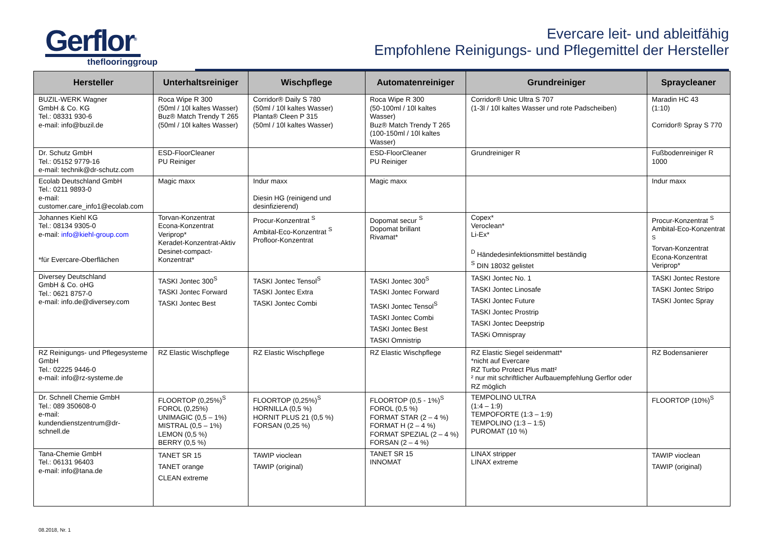Gerflor<sup>®</sup>
theflooringgroup
Evercare leit- und ableitfähig
Empfohlene Reinigungs- und Pflegemittel der Hersteller
| Hersteller | Unterhaltsreiniger | Wischpflege | Automatenreiniger | Grundreiniger | Spraycleaner |
| --- | --- | --- | --- | --- | --- |
| BUZIL-WERK Wagner GmbH & Co. KG Tel.: 08331 930-6 e-mail: info@buzil.de | Roca Wipe R 300 (50ml / 10l kaltes Wasser) Buz® Match Trendy T 265 (50ml / 10l kaltes Wasser) | Corridor® Daily S 780 (50ml / 10l kaltes Wasser) Planta® Cleen P 315 (50ml / 10l kaltes Wasser) | Roca Wipe R 300 (50-100ml / 10l kaltes Wasser) Buz® Match Trendy T 265 (100-150ml / 10l kaltes Wasser) | Corridor® Unic Ultra S 707 (1-3l / 10l kaltes Wasser und rote Padscheiben) | Maradin HC 43 (1:10) Corridor® Spray S 770 |
| Dr. Schutz GmbH Tel.: 05152 9779-16 e-mail: technik@dr-schutz.com | ESD-FloorCleaner PU Reiniger | | ESD-FloorCleaner PU Reiniger | Grundreiniger R | Fußbodenreiniger R 1000 |
| Ecolab Deutschland GmbH Tel.: 0211 9893-0 e-mail: customer.care_info1@ecolab.com | Magic maxx | Indur maxx Diesin HG (reinigend und desinfizierend) | Magic maxx | | Indur maxx |
| Johannes Kiehl KG Tel.: 08134 9305-0 e-mail: info@kiehl-group.com *für Evercare-Oberflächen | Torvan-Konzentrat Econa-Konzentrat Veriprop* Keradet-Konzentrat-Aktiv Desinet-compact-Konzentrat* | Procur-Konzentrat <sup>S</sup> Ambital-Eco-Konzentrat <sup>S</sup> Profloor-Konzentrat | Dopomat secur <sup>S</sup> Dopomat brillant Rivamat* | Copex* Veroclean* Li-Ex* <sup>D</sup> Händedesinfektionsmittel beständig <sup>S</sup> DIN 18032 gelistet | Procur-Konzentrat <sup>S</sup> Ambital-Eco-Konzentrat <sup>S</sup> Torvan-Konzentrat Econa-Konzentrat Veriprop* |
| Diversey Deutschland GmbH & Co. oHG Tel.: 0621 8757-0 e-mail: info.de@diversey.com | TASKI Jontec 300<sup>S</sup> TASKI Jontec Forward TASKI Jontec Best | TASKI Jontec Tensol<sup>S</sup> TASKI Jontec Extra TASKI Jontec Combi | TASKI Jontec 300<sup>S</sup> TASKI Jontec Forward TASKI Jontec Tensol<sup>S</sup> TASKI Jontec Combi TASKI Jontec Best TASKI Omnistrip | TASKI Jontec No. 1 TASKI Jontec Linosafe TASKI Jontec Future TASKI Jontec Prostrip TASKI Jontec Deepstrip TASKi Omnispray | TASKI Jontec Restore TASKI Jontec Stripo TASKI Jontec Spray |
| RZ Reinigungs- und Pflegesysteme GmbH Tel.: 02225 9446-0 e-mail: info@rz-systeme.de | RZ Elastic Wischpflege | RZ Elastic Wischpflege | RZ Elastic Wischpflege | RZ Elastic Siegel seidenmatt* *nicht auf Evercare RZ Turbo Protect Plus matt² ² nur mit schriftlicher Aufbauempfehlung Gerflor oder RZ möglich | RZ Bodensanierer |
| Dr. Schnell Chemie GmbH Tel.: 089 350608-0 e-mail: kundendienstzentrum@dr-schnell.de | FLOORTOP (0,25%)<sup>S</sup> FOROL (0,25%) UNIMAGIC (0,5 – 1%) MISTRAL (0,5 – 1%) LEMON (0,5 %) BERRY (0,5 %) | FLOORTOP (0,25%)<sup>S</sup> HORNILLA (0,5 %) HORNIT PLUS 21 (0,5 %) FORSAN (0,25 %) | FLOORTOP (0,5 - 1%)<sup>S</sup> FOROL (0,5 %) FORMAT STAR (2 – 4 %) FORMAT H (2 – 4 %) FORMAT SPEZIAL (2 – 4 %) FORSAN (2 – 4 %) | TEMPOLINO ULTRA (1:4 – 1:9) TEMPOFORTE (1:3 – 1:9) TEMPOLINO (1:3 – 1:5) PUROMAT (10 %) | FLOORTOP (10%)<sup>S</sup> |
| Tana-Chemie GmbH Tel.: 06131 96403 e-mail: info@tana.de | TANET SR 15 TANET orange CLEAN extreme | TAWIP vioclean TAWIP (original) | TANET SR 15 INNOMAT | LINAX stripper LINAX extreme | TAWIP vioclean TAWIP (original) |
08.2018, Nr. 1